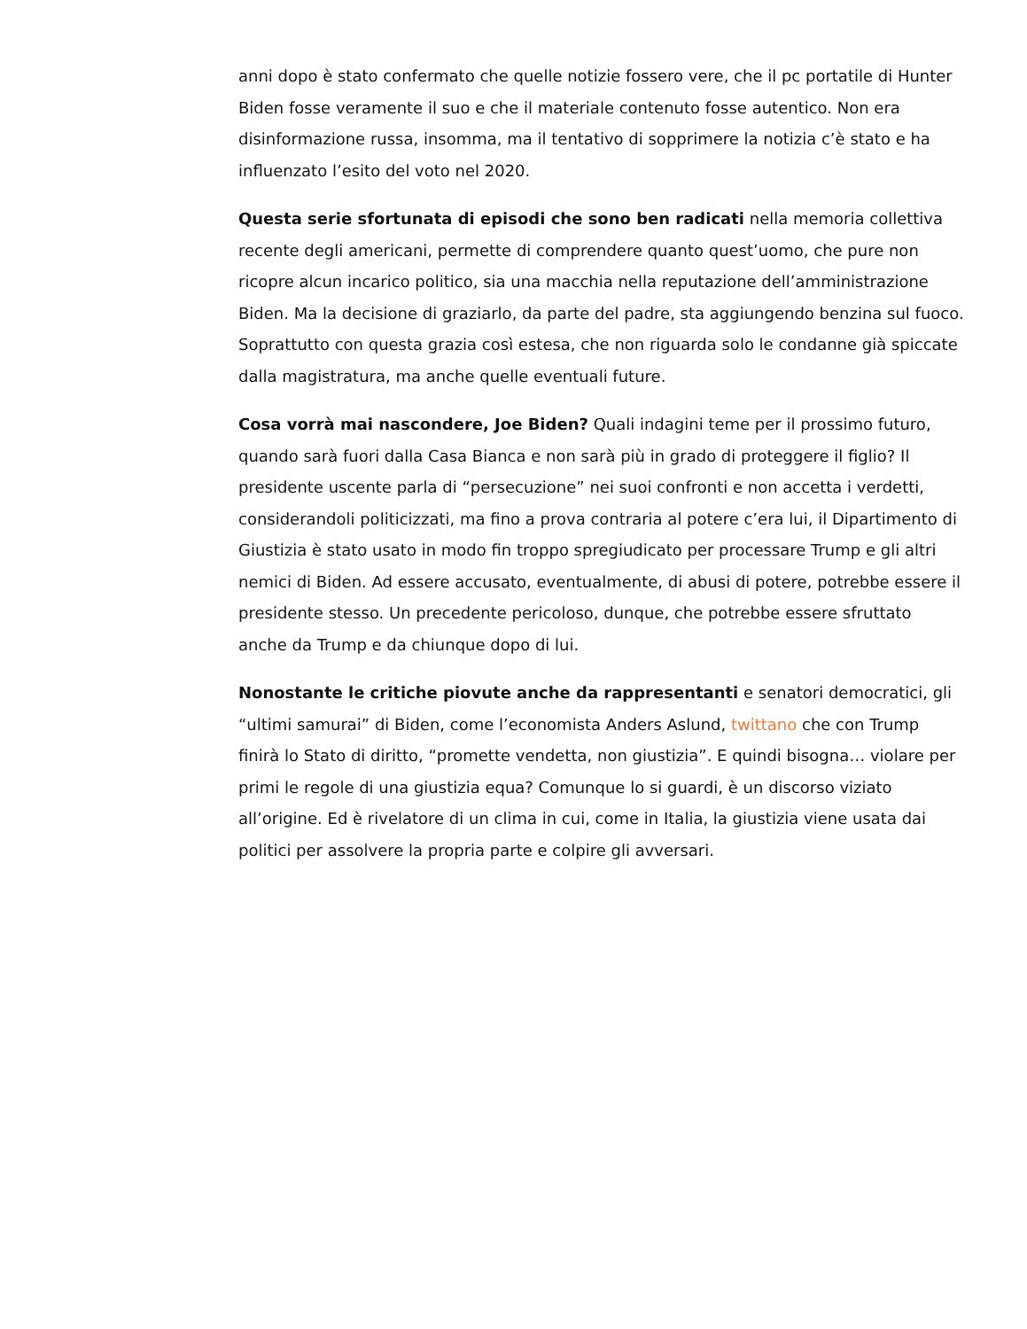anni dopo è stato confermato che quelle notizie fossero vere, che il pc portatile di Hunter Biden fosse veramente il suo e che il materiale contenuto fosse autentico. Non era disinformazione russa, insomma, ma il tentativo di sopprimere la notizia c’è stato e ha influenzato l’esito del voto nel 2020.
Questa serie sfortunata di episodi che sono ben radicati nella memoria collettiva recente degli americani, permette di comprendere quanto quest’uomo, che pure non ricopre alcun incarico politico, sia una macchia nella reputazione dell’amministrazione Biden. Ma la decisione di graziarlo, da parte del padre, sta aggiungendo benzina sul fuoco. Soprattutto con questa grazia così estesa, che non riguarda solo le condanne già spiccate dalla magistratura, ma anche quelle eventuali future.
Cosa vorrà mai nascondere, Joe Biden? Quali indagini teme per il prossimo futuro, quando sarà fuori dalla Casa Bianca e non sarà più in grado di proteggere il figlio? Il presidente uscente parla di “persecuzione” nei suoi confronti e non accetta i verdetti, considerandoli politicizzati, ma fino a prova contraria al potere c’era lui, il Dipartimento di Giustizia è stato usato in modo fin troppo spregiudicato per processare Trump e gli altri nemici di Biden. Ad essere accusato, eventualmente, di abusi di potere, potrebbe essere il presidente stesso. Un precedente pericoloso, dunque, che potrebbe essere sfruttato anche da Trump e da chiunque dopo di lui.
Nonostante le critiche piovute anche da rappresentanti e senatori democratici, gli “ultimi samurai” di Biden, come l’economista Anders Aslund, twittano che con Trump finirà lo Stato di diritto, “promette vendetta, non giustizia”. E quindi bisogna… violare per primi le regole di una giustizia equa? Comunque lo si guardi, è un discorso viziato all’origine. Ed è rivelatore di un clima in cui, come in Italia, la giustizia viene usata dai politici per assolvere la propria parte e colpire gli avversari.